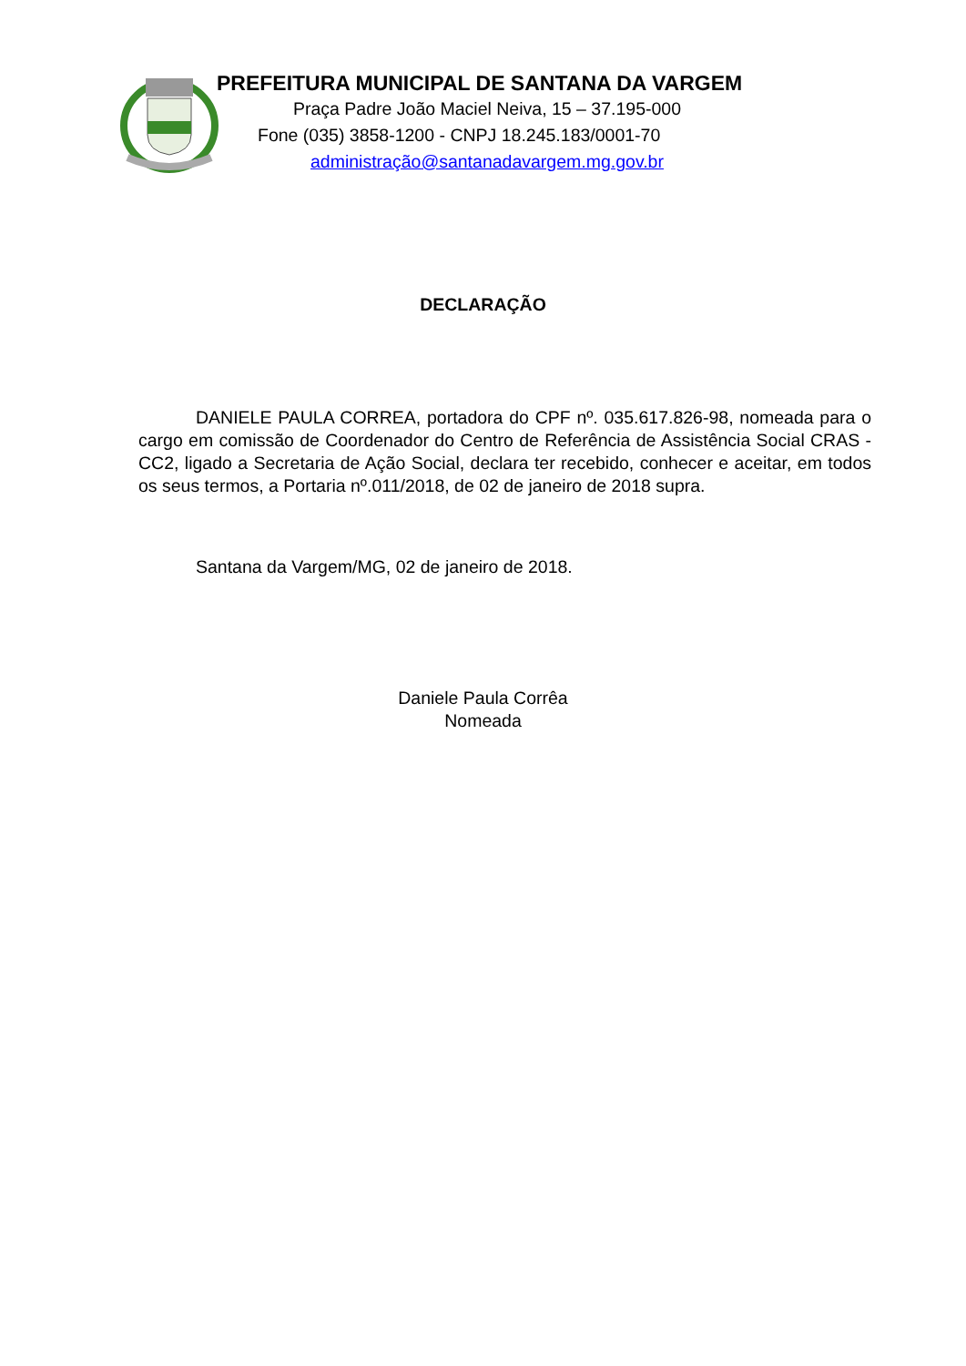PREFEITURA MUNICIPAL DE SANTANA DA VARGEM
Praça Padre João Maciel Neiva, 15 – 37.195-000
Fone (035) 3858-1200 - CNPJ 18.245.183/0001-70
administração@santanadavargem.mg.gov.br
DECLARAÇÃO
DANIELE PAULA CORREA, portadora do CPF nº. 035.617.826-98, nomeada para o cargo em comissão de Coordenador do Centro de Referência de Assistência Social CRAS -CC2, ligado a Secretaria de Ação Social, declara ter recebido, conhecer e aceitar, em todos os seus termos, a Portaria nº.011/2018, de 02 de janeiro de 2018 supra.
Santana da Vargem/MG, 02 de janeiro de 2018.
Daniele Paula Corrêa
Nomeada